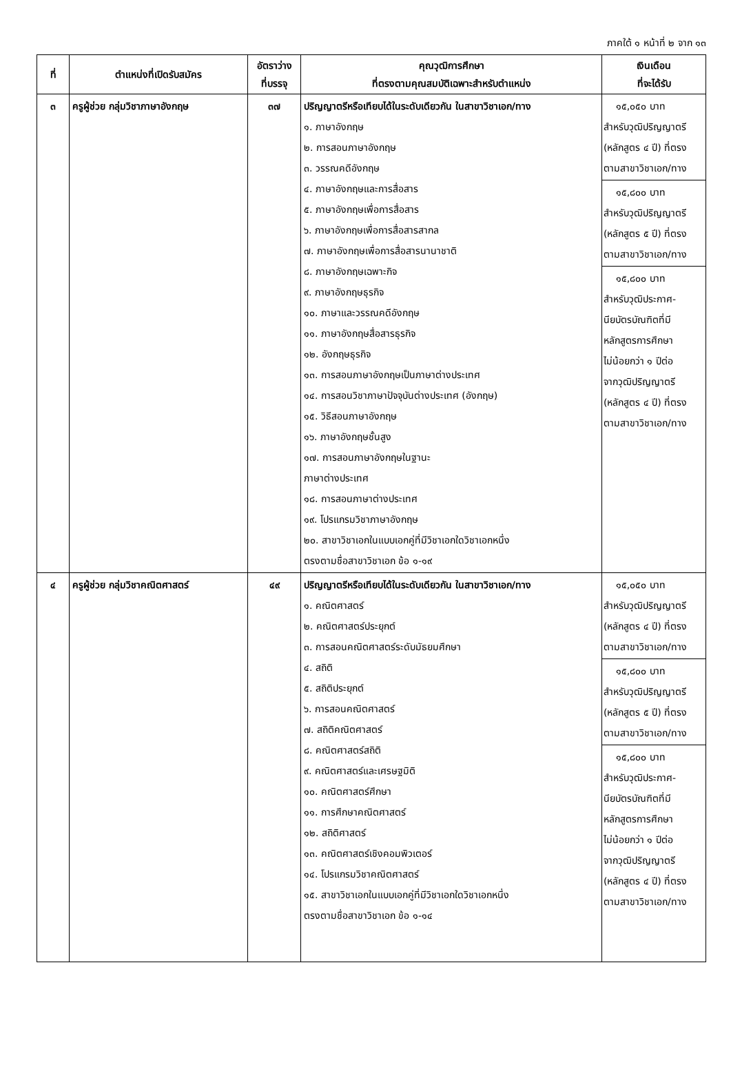ภาคใต้ ๑ หน้าที่ ๒ จาก ๑๓
| ที่ | ตำแหน่งที่เปิดรับสมัคร | อัตราว่าง ที่บรรจุ | คุณวุฒิการศึกษา ที่ตรงตามคุณสมบัติเฉพาะสำหรับตำแหน่ง | เงินเดือน ที่จะได้รับ |
| --- | --- | --- | --- | --- |
| ๓ | ครูผู้ช่วย กลุ่มวิชาภาษาอังกฤษ | ๓๗ | ปริญญาตรีหรือเทียบได้ในระดับเดียวกัน ในสาขาวิชาเอก/ทาง ๑. ภาษาอังกฤษ ๒. การสอนภาษาอังกฤษ ๓. วรรณคดีอังกฤษ ๔. ภาษาอังกฤษและการสื่อสาร ๕. ภาษาอังกฤษเพื่อการสื่อสาร ๖. ภาษาอังกฤษเพื่อการสื่อสารสากล ๗. ภาษาอังกฤษเพื่อการสื่อสารนานาชาติ ๘. ภาษาอังกฤษเฉพาะกิจ ๙. ภาษาอังกฤษธุรกิจ ๑๐. ภาษาและวรรณคดีอังกฤษ ๑๑. ภาษาอังกฤษสื่อสารธุรกิจ ๑๒. อังกฤษธุรกิจ ๑๓. การสอนภาษาอังกฤษเป็นภาษาต่างประเทศ ๑๔. การสอนวิชาภาษาปัจจุบันต่างประเทศ (อังกฤษ) ๑๕. วิธีสอนภาษาอังกฤษ ๑๖. ภาษาอังกฤษชั้นสูง ๑๗. การสอนภาษาอังกฤษในฐานะ ภาษาต่างประเทศ ๑๘. การสอนภาษาต่างประเทศ ๑๙. โปรแกรมวิชาภาษาอังกฤษ ๒๐. สาขาวิชาเอกในแบบเอกคู่ที่มีวิชาเอกใดวิชาเอกหนึ่ง ตรงตามชื่อสาขาวิชาเอก ข้อ ๑-๑๙ | ๑๕,๐๕๐ บาท สำหรับวุฒิปริญญาตรี (หลักสูตร ๔ ปี) ที่ตรง ตามสาขาวิชาเอก/ทาง ๑๕,๘๐๐ บาท สำหรับวุฒิปริญญาตรี (หลักสูตร ๕ ปี) ที่ตรง ตามสาขาวิชาเอก/ทาง ๑๕,๘๐๐ บาท สำหรับวุฒิประกาศ- นียบัตรบัณฑิตที่มี หลักสูตรการศึกษา ไม่น้อยกว่า ๑ ปีต่อ จากวุฒิปริญญาตรี (หลักสูตร ๔ ปี) ที่ตรง ตามสาขาวิชาเอก/ทาง |
| ๔ | ครูผู้ช่วย กลุ่มวิชาคณิตศาสตร์ | ๔๙ | ปริญญาตรีหรือเทียบได้ในระดับเดียวกัน ในสาขาวิชาเอก/ทาง ๑. คณิตศาสตร์ ๒. คณิตศาสตร์ประยุกต์ ๓. การสอนคณิตศาสตร์ระดับมัธยมศึกษา ๔. สถิติ ๕. สถิติประยุกต์ ๖. การสอนคณิตศาสตร์ ๗. สถิติคณิตศาสตร์ ๘. คณิตศาสตร์สถิติ ๙. คณิตศาสตร์และเศรษฐมิติ ๑๐. คณิตศาสตร์ศึกษา ๑๑. การศึกษาคณิตศาสตร์ ๑๒. สถิติศาสตร์ ๑๓. คณิตศาสตร์เชิงคอมพิวเตอร์ ๑๔. โปรแกรมวิชาคณิตศาสตร์ ๑๕. สาขาวิชาเอกในแบบเอกคู่ที่มีวิชาเอกใดวิชาเอกหนึ่ง ตรงตามชื่อสาขาวิชาเอก ข้อ ๑-๑๔ | ๑๕,๐๕๐ บาท สำหรับวุฒิปริญญาตรี (หลักสูตร ๔ ปี) ที่ตรง ตามสาขาวิชาเอก/ทาง ๑๕,๘๐๐ บาท สำหรับวุฒิปริญญาตรี (หลักสูตร ๕ ปี) ที่ตรง ตามสาขาวิชาเอก/ทาง ๑๕,๘๐๐ บาท สำหรับวุฒิประกาศ- นียบัตรบัณฑิตที่มี หลักสูตรการศึกษา ไม่น้อยกว่า ๑ ปีต่อ จากวุฒิปริญญาตรี (หลักสูตร ๔ ปี) ที่ตรง ตามสาขาวิชาเอก/ทาง |